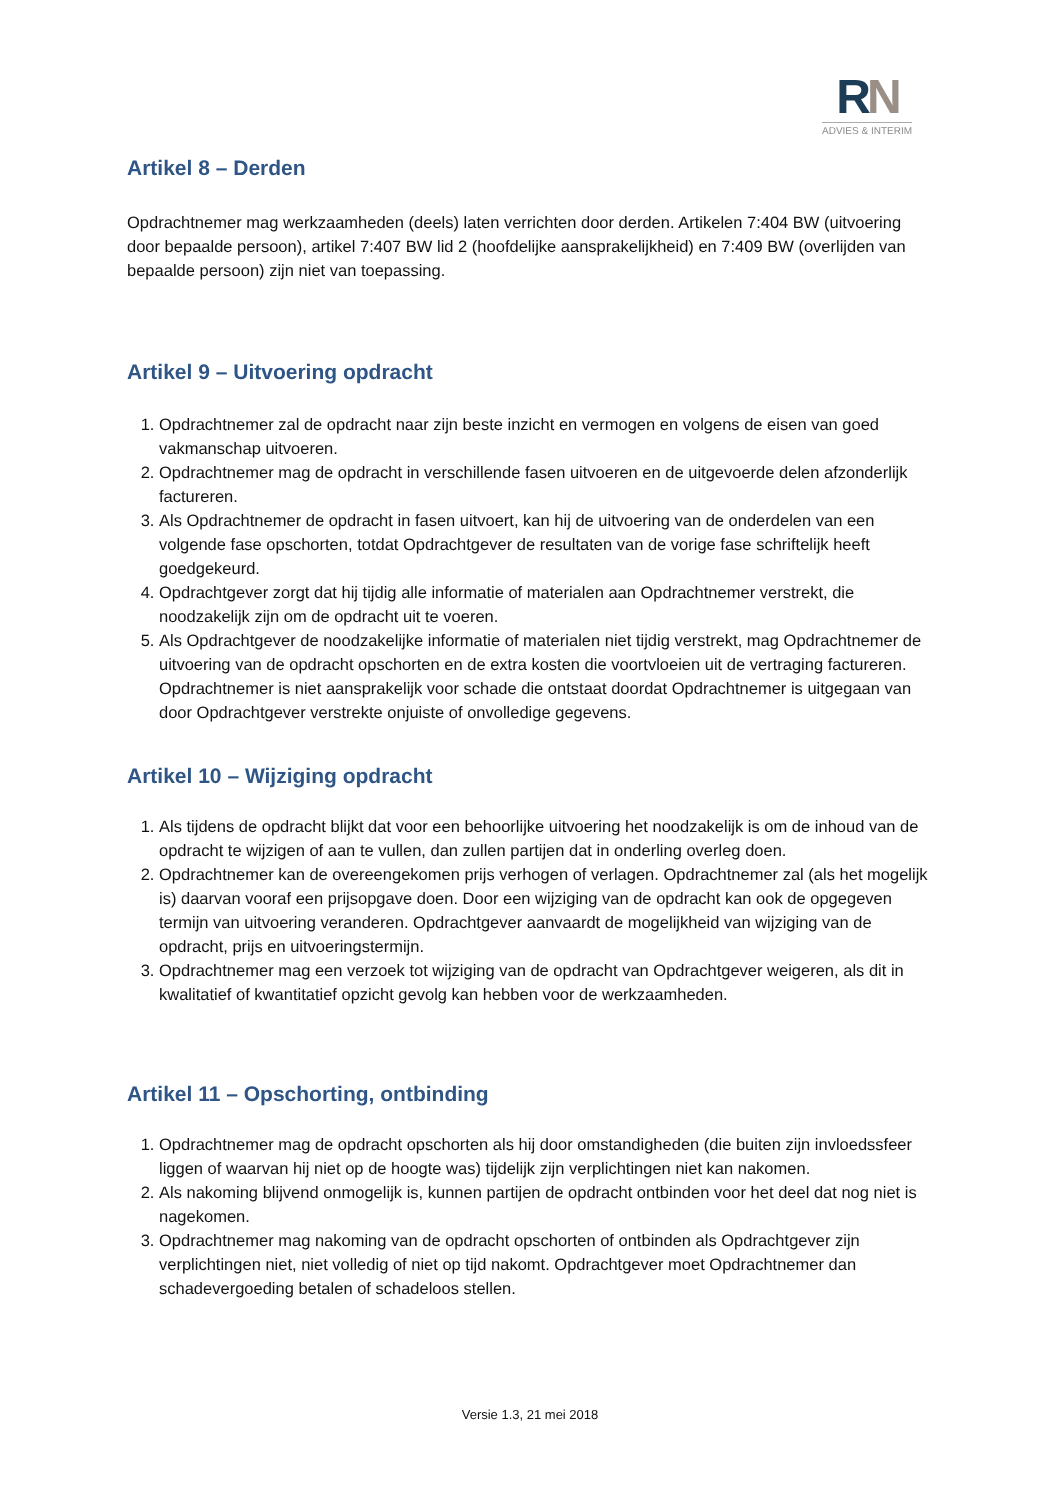RN
ADVIES & INTERIM
Artikel 8 – Derden
Opdrachtnemer mag werkzaamheden (deels) laten verrichten door derden. Artikelen 7:404 BW (uitvoering door bepaalde persoon), artikel 7:407 BW lid 2 (hoofdelijke aansprakelijkheid) en 7:409 BW (overlijden van bepaalde persoon) zijn niet van toepassing.
Artikel 9 – Uitvoering opdracht
1. Opdrachtnemer zal de opdracht naar zijn beste inzicht en vermogen en volgens de eisen van goed vakmanschap uitvoeren.
2. Opdrachtnemer mag de opdracht in verschillende fasen uitvoeren en de uitgevoerde delen afzonderlijk factureren.
3. Als Opdrachtnemer de opdracht in fasen uitvoert, kan hij de uitvoering van de onderdelen van een volgende fase opschorten, totdat Opdrachtgever de resultaten van de vorige fase schriftelijk heeft goedgekeurd.
4. Opdrachtgever zorgt dat hij tijdig alle informatie of materialen aan Opdrachtnemer verstrekt, die noodzakelijk zijn om de opdracht uit te voeren.
5. Als Opdrachtgever de noodzakelijke informatie of materialen niet tijdig verstrekt, mag Opdrachtnemer de uitvoering van de opdracht opschorten en de extra kosten die voortvloeien uit de vertraging factureren. Opdrachtnemer is niet aansprakelijk voor schade die ontstaat doordat Opdrachtnemer is uitgegaan van door Opdrachtgever verstrekte onjuiste of onvolledige gegevens.
Artikel 10 – Wijziging opdracht
1. Als tijdens de opdracht blijkt dat voor een behoorlijke uitvoering het noodzakelijk is om de inhoud van de opdracht te wijzigen of aan te vullen, dan zullen partijen dat in onderling overleg doen.
2. Opdrachtnemer kan de overeengekomen prijs verhogen of verlagen. Opdrachtnemer zal (als het mogelijk is) daarvan vooraf een prijsopgave doen. Door een wijziging van de opdracht kan ook de opgegeven termijn van uitvoering veranderen. Opdrachtgever aanvaardt de mogelijkheid van wijziging van de opdracht, prijs en uitvoeringstermijn.
3. Opdrachtnemer mag een verzoek tot wijziging van de opdracht van Opdrachtgever weigeren, als dit in kwalitatief of kwantitatief opzicht gevolg kan hebben voor de werkzaamheden.
Artikel 11 – Opschorting, ontbinding
1. Opdrachtnemer mag de opdracht opschorten als hij door omstandigheden (die buiten zijn invloedssfeer liggen of waarvan hij niet op de hoogte was) tijdelijk zijn verplichtingen niet kan nakomen.
2. Als nakoming blijvend onmogelijk is, kunnen partijen de opdracht ontbinden voor het deel dat nog niet is nagekomen.
3. Opdrachtnemer mag nakoming van de opdracht opschorten of ontbinden als Opdrachtgever zijn verplichtingen niet, niet volledig of niet op tijd nakomt. Opdrachtgever moet Opdrachtnemer dan schadevergoeding betalen of schadeloos stellen.
Versie 1.3, 21 mei 2018